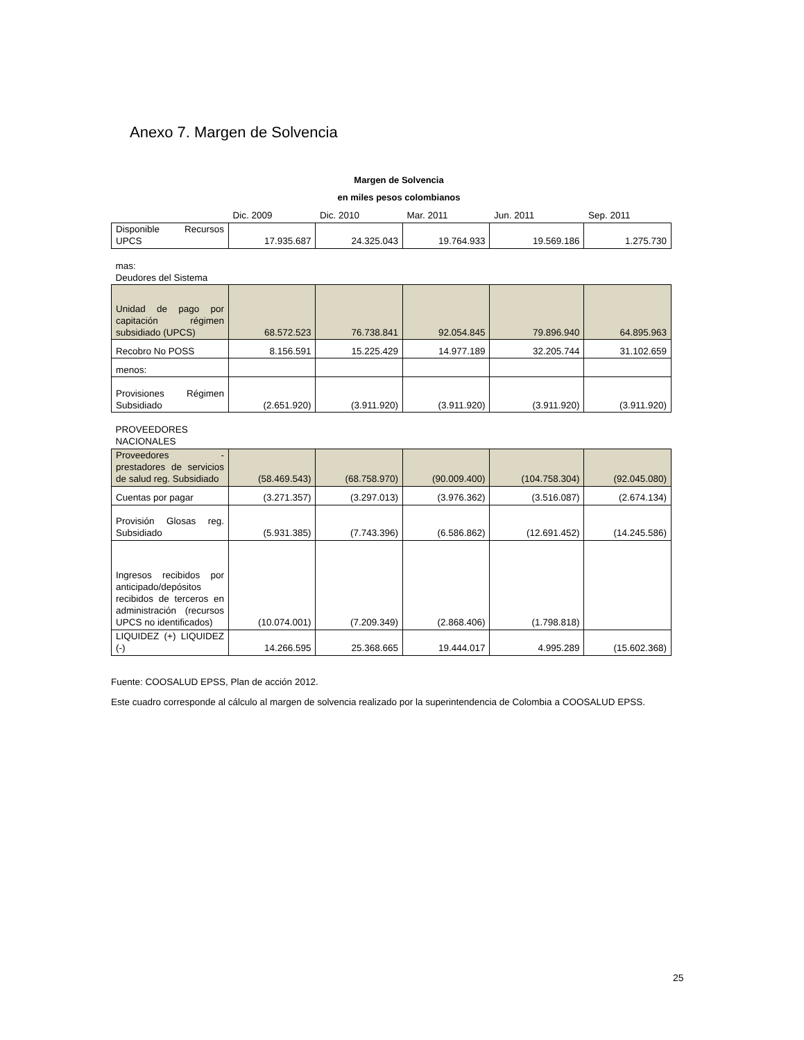Anexo 7. Margen de Solvencia
Margen de Solvencia
en miles pesos colombianos
| | Dic. 2009 | Dic. 2010 | Mar. 2011 | Jun. 2011 | Sep. 2011 |
| --- | --- | --- | --- | --- | --- |
| Disponible Recursos UPCS | 17.935.687 | 24.325.043 | 19.764.933 | 19.569.186 | 1.275.730 |
| mas: Deudores del Sistema | | | | | |
| Unidad de pago por capitación régimen subsidiado (UPCS) | 68.572.523 | 76.738.841 | 92.054.845 | 79.896.940 | 64.895.963 |
| Recobro No POSS | 8.156.591 | 15.225.429 | 14.977.189 | 32.205.744 | 31.102.659 |
| menos: | | | | | |
| Provisiones Régimen Subsidiado | (2.651.920) | (3.911.920) | (3.911.920) | (3.911.920) | (3.911.920) |
| PROVEEDORES NACIONALES | | | | | |
| Proveedores - prestadores de servicios de salud reg. Subsidiado | (58.469.543) | (68.758.970) | (90.009.400) | (104.758.304) | (92.045.080) |
| Cuentas por pagar | (3.271.357) | (3.297.013) | (3.976.362) | (3.516.087) | (2.674.134) |
| Provisión Glosas reg. Subsidiado | (5.931.385) | (7.743.396) | (6.586.862) | (12.691.452) | (14.245.586) |
| Ingresos recibidos por anticipado/depósitos recibidos de terceros en administración (recursos UPCS no identificados) | (10.074.001) | (7.209.349) | (2.868.406) | (1.798.818) | |
| LIQUIDEZ (+) LIQUIDEZ (-) | 14.266.595 | 25.368.665 | 19.444.017 | 4.995.289 | (15.602.368) |
Fuente: COOSALUD EPSS, Plan de acción 2012.
Este cuadro corresponde al cálculo al margen de solvencia realizado por la superintendencia de Colombia a COOSALUD EPSS.
25